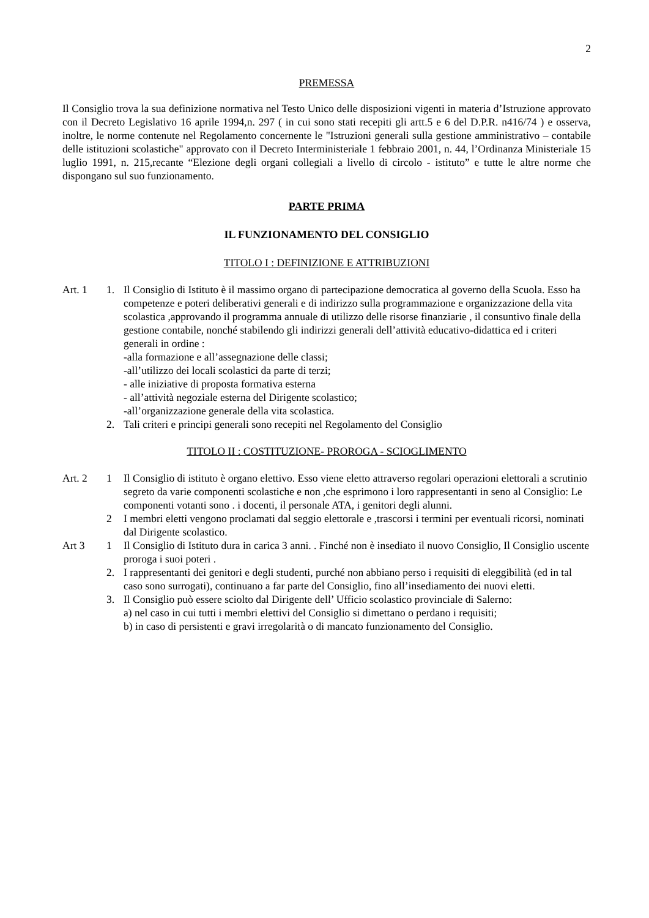2
PREMESSA
Il Consiglio trova la sua definizione normativa nel Testo Unico delle disposizioni vigenti in materia d’Istruzione approvato con il Decreto Legislativo 16 aprile 1994,n. 297 ( in cui sono stati recepiti gli artt.5 e 6 del D.P.R. n416/74 ) e osserva, inoltre, le norme contenute nel Regolamento concernente le "Istruzioni generali sulla gestione amministrativo – contabile delle istituzioni scolastiche" approvato con il Decreto Interministeriale 1 febbraio 2001, n. 44, l’Ordinanza Ministeriale 15 luglio 1991, n. 215,recante “Elezione degli organi collegiali a livello di circolo - istituto” e tutte le altre norme che dispongano sul suo funzionamento.
PARTE PRIMA
IL FUNZIONAMENTO DEL CONSIGLIO
TITOLO I : DEFINIZIONE E ATTRIBUZIONI
Art. 1 1. Il Consiglio di Istituto è il massimo organo di partecipazione democratica al governo della Scuola. Esso ha competenze e poteri deliberativi generali e di indirizzo sulla programmazione e organizzazione della vita scolastica ,approvando il programma annuale di utilizzo delle risorse finanziarie , il consuntivo finale della gestione contabile, nonché stabilendo gli indirizzi generali dell’attività educativo-didattica ed i criteri generali in ordine :
-alla formazione e all’assegnazione delle classi;
-all’utilizzo dei locali scolastici da parte di terzi;
- alle iniziative di proposta formativa esterna
- all’attività negoziale esterna del Dirigente scolastico;
-all’organizzazione generale della vita scolastica.
2. Tali criteri e principi generali sono recepiti nel Regolamento del Consiglio
TITOLO II : COSTITUZIONE- PROROGA - SCIOGLIMENTO
Art. 2 1 Il Consiglio di istituto è organo elettivo. Esso viene eletto attraverso regolari operazioni elettorali a scrutinio segreto da varie componenti scolastiche e non ,che esprimono i loro rappresentanti in seno al Consiglio: Le componenti votanti sono . i docenti, il personale ATA, i genitori degli alunni.
2 I membri eletti vengono proclamati dal seggio elettorale e ,trascorsi i termini per eventuali ricorsi, nominati dal Dirigente scolastico.
Art 3 1 Il Consiglio di Istituto dura in carica 3 anni. . Finché non è insediato il nuovo Consiglio, Il Consiglio uscente proroga i suoi poteri .
2. I rappresentanti dei genitori e degli studenti, purché non abbiano perso i requisiti di eleggibilità (ed in tal caso sono surrogati), continuano a far parte del Consiglio, fino all’insediamento dei nuovi eletti.
3. Il Consiglio può essere sciolto dal Dirigente dell’ Ufficio scolastico provinciale di Salerno:
a) nel caso in cui tutti i membri elettivi del Consiglio si dimettano o perdano i requisiti;
b) in caso di persistenti e gravi irregolarità o di mancato funzionamento del Consiglio.